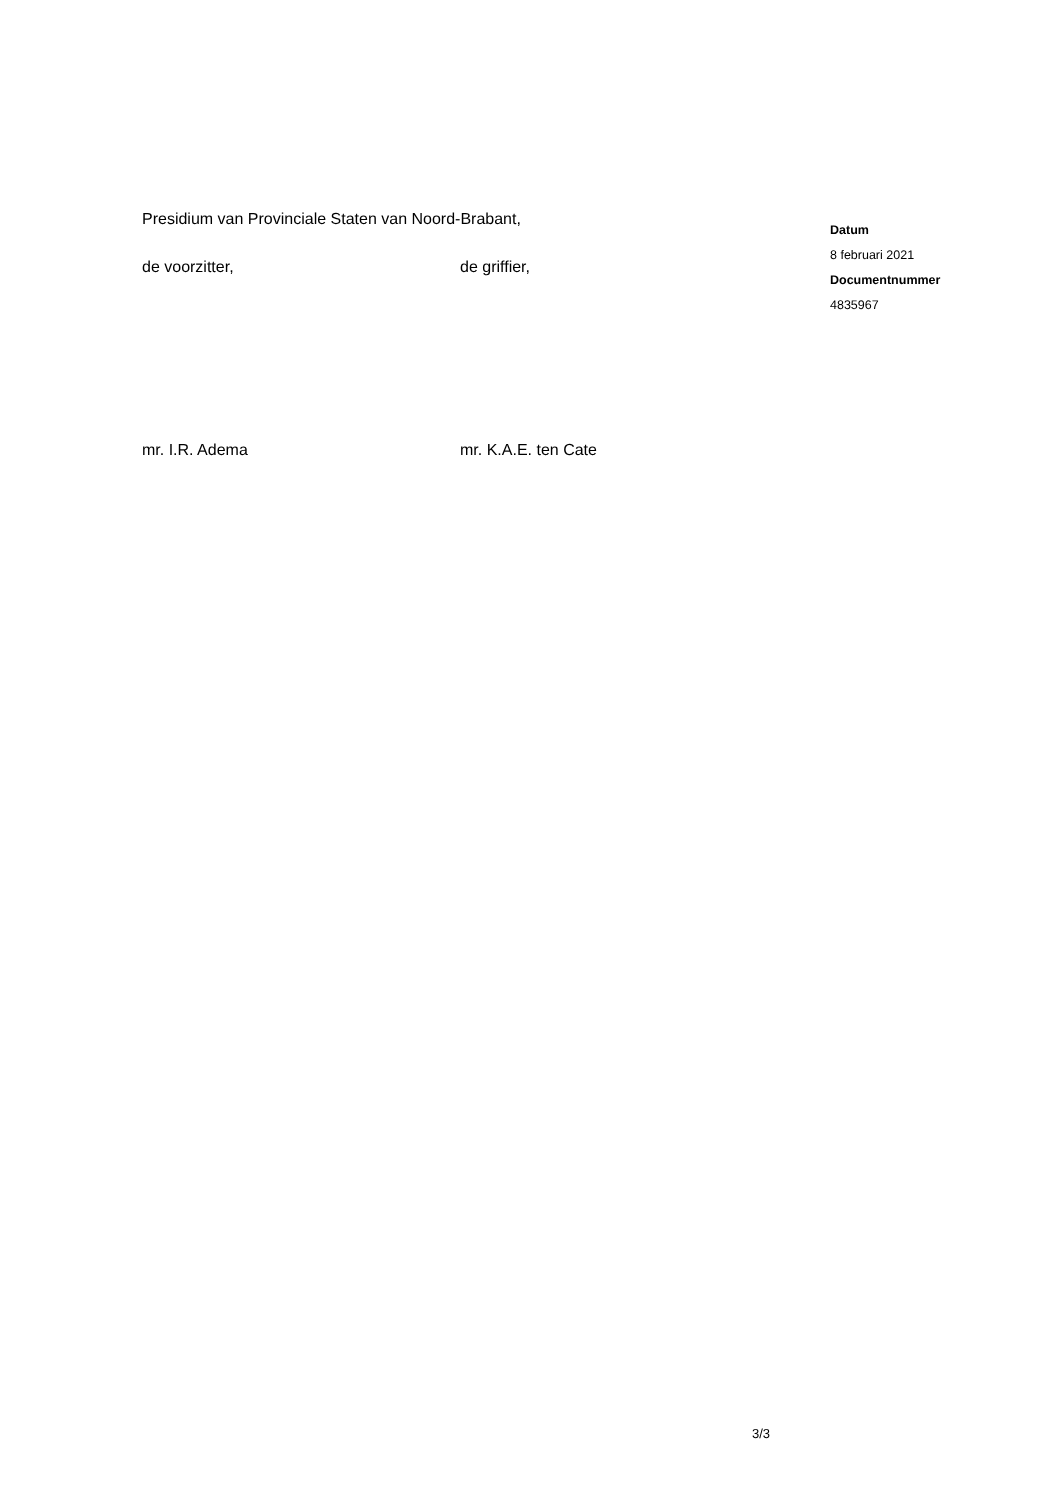Presidium van Provinciale Staten van Noord-Brabant,
de voorzitter, de griffier,
mr. I.R. Adema mr. K.A.E. ten Cate
Datum
8 februari 2021
Documentnummer
4835967
3/3